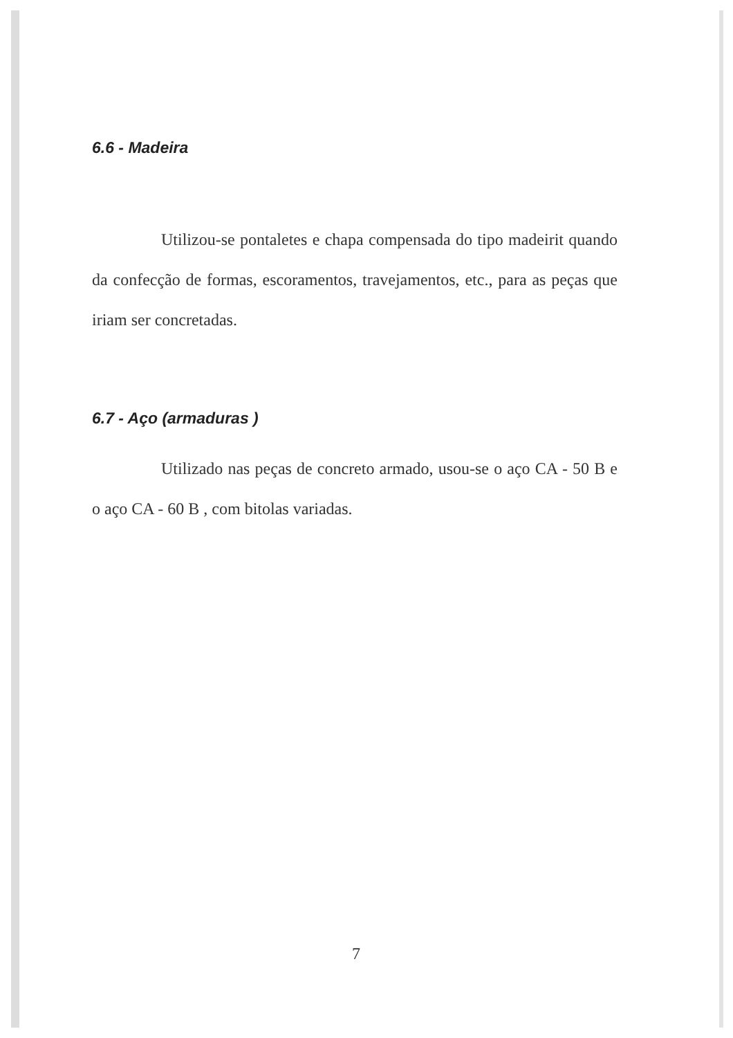6.6 - Madeira
Utilizou-se pontaletes e chapa compensada do tipo madeirit quando da confecção de formas, escoramentos, travejamentos, etc., para as peças que iriam ser concretadas.
6.7 - Aço (armaduras )
Utilizado nas peças de concreto armado, usou-se o aço CA - 50 B e o aço CA - 60 B , com bitolas variadas.
7